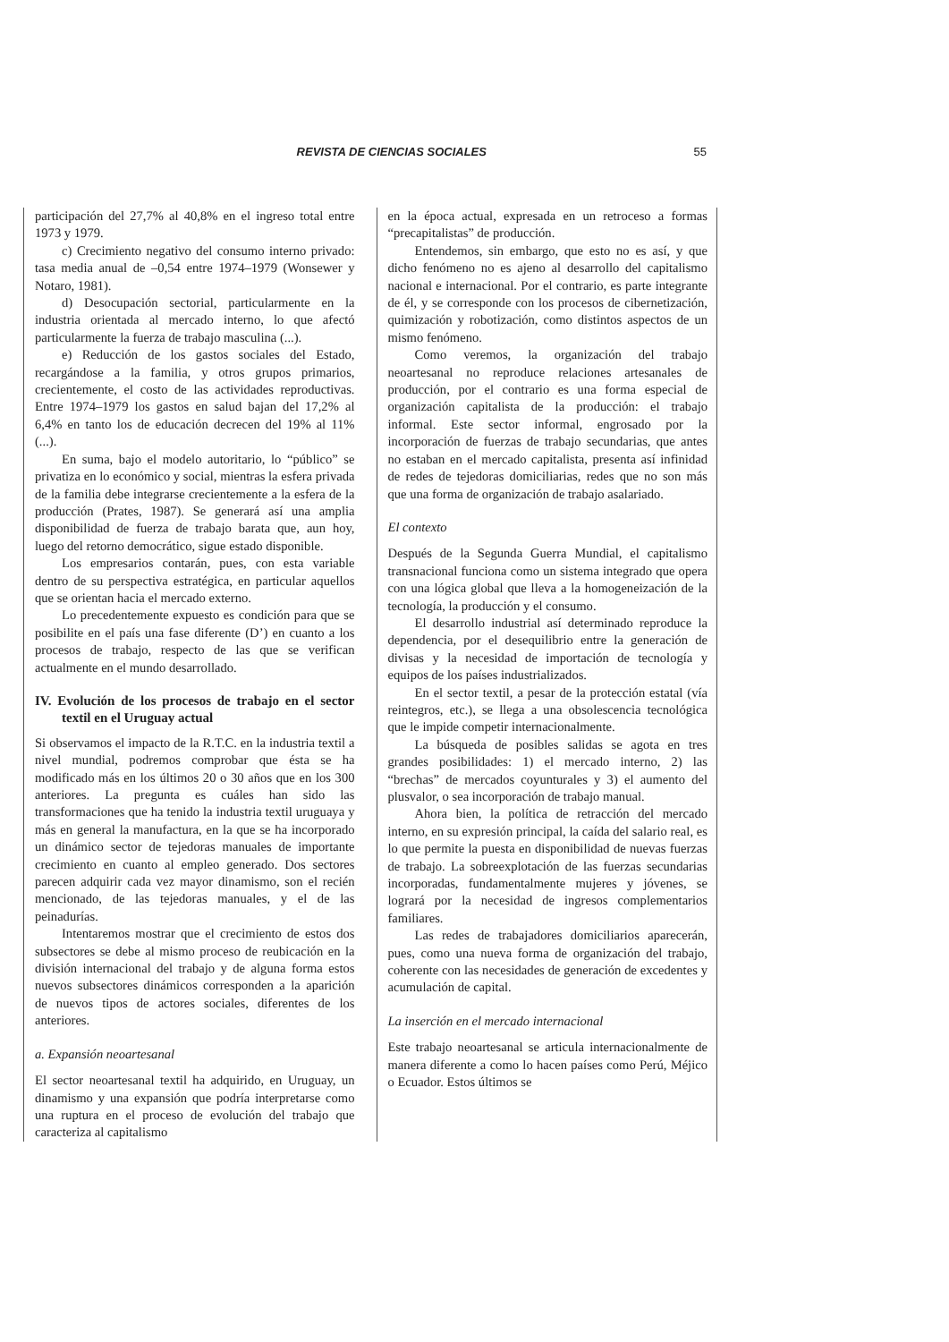REVISTA DE CIENCIAS SOCIALES 55
participación del 27,7% al 40,8% en el ingreso total entre 1973 y 1979.
c) Crecimiento negativo del consumo interno privado: tasa media anual de –0,54 entre 1974–1979 (Wonsewer y Notaro, 1981).
d) Desocupación sectorial, particularmente en la industria orientada al mercado interno, lo que afectó particularmente la fuerza de trabajo masculina (...).
e) Reducción de los gastos sociales del Estado, recargándose a la familia, y otros grupos primarios, crecientemente, el costo de las actividades reproductivas. Entre 1974–1979 los gastos en salud bajan del 17,2% al 6,4% en tanto los de educación decrecen del 19% al 11% (...).
En suma, bajo el modelo autoritario, lo “público” se privatiza en lo económico y social, mientras la esfera privada de la familia debe integrarse crecientemente a la esfera de la producción (Prates, 1987). Se generará así una amplia disponibilidad de fuerza de trabajo barata que, aun hoy, luego del retorno democrático, sigue estado disponible.
Los empresarios contarán, pues, con esta variable dentro de su perspectiva estratégica, en particular aquellos que se orientan hacia el mercado externo.
Lo precedentemente expuesto es condición para que se posibilite en el país una fase diferente (D’) en cuanto a los procesos de trabajo, respecto de las que se verifican actualmente en el mundo desarrollado.
IV. Evolución de los procesos de trabajo en el sector textil en el Uruguay actual
Si observamos el impacto de la R.T.C. en la industria textil a nivel mundial, podremos comprobar que ésta se ha modificado más en los últimos 20 o 30 años que en los 300 anteriores. La pregunta es cuáles han sido las transformaciones que ha tenido la industria textil uruguaya y más en general la manufactura, en la que se ha incorporado un dinámico sector de tejedoras manuales de importante crecimiento en cuanto al empleo generado. Dos sectores parecen adquirir cada vez mayor dinamismo, son el recién mencionado, de las tejedoras manuales, y el de las peinadurías.
Intentaremos mostrar que el crecimiento de estos dos subsectores se debe al mismo proceso de reubicación en la división internacional del trabajo y de alguna forma estos nuevos subsectores dinámicos corresponden a la aparición de nuevos tipos de actores sociales, diferentes de los anteriores.
a. Expansión neoartesanal
El sector neoartesanal textil ha adquirido, en Uruguay, un dinamismo y una expansión que podría interpretarse como una ruptura en el proceso de evolución del trabajo que caracteriza al capitalismo
en la época actual, expresada en un retroceso a formas “precapitalistas” de producción.
Entendemos, sin embargo, que esto no es así, y que dicho fenómeno no es ajeno al desarrollo del capitalismo nacional e internacional. Por el contrario, es parte integrante de él, y se corresponde con los procesos de cibernetización, quimización y robotización, como distintos aspectos de un mismo fenómeno.
Como veremos, la organización del trabajo neoartesanal no reproduce relaciones artesanales de producción, por el contrario es una forma especial de organización capitalista de la producción: el trabajo informal. Este sector informal, engrosado por la incorporación de fuerzas de trabajo secundarias, que antes no estaban en el mercado capitalista, presenta así infinidad de redes de tejedoras domiciliarias, redes que no son más que una forma de organización de trabajo asalariado.
El contexto
Después de la Segunda Guerra Mundial, el capitalismo transnacional funciona como un sistema integrado que opera con una lógica global que lleva a la homogeneización de la tecnología, la producción y el consumo.
El desarrollo industrial así determinado reproduce la dependencia, por el desequilibrio entre la generación de divisas y la necesidad de importación de tecnología y equipos de los países industrializados.
En el sector textil, a pesar de la protección estatal (vía reintegros, etc.), se llega a una obsolescencia tecnológica que le impide competir internacionalmente.
La búsqueda de posibles salidas se agota en tres grandes posibilidades: 1) el mercado interno, 2) las “brechas” de mercados coyunturales y 3) el aumento del plusvalor, o sea incorporación de trabajo manual.
Ahora bien, la política de retracción del mercado interno, en su expresión principal, la caída del salario real, es lo que permite la puesta en disponibilidad de nuevas fuerzas de trabajo. La sobreexplotación de las fuerzas secundarias incorporadas, fundamentalmente mujeres y jóvenes, se logrará por la necesidad de ingresos complementarios familiares.
Las redes de trabajadores domiciliarios aparecerán, pues, como una nueva forma de organización del trabajo, coherente con las necesidades de generación de excedentes y acumulación de capital.
La inserción en el mercado internacional
Este trabajo neoartesanal se articula internacionalmente de manera diferente a como lo hacen países como Perú, Méjico o Ecuador. Estos últimos se